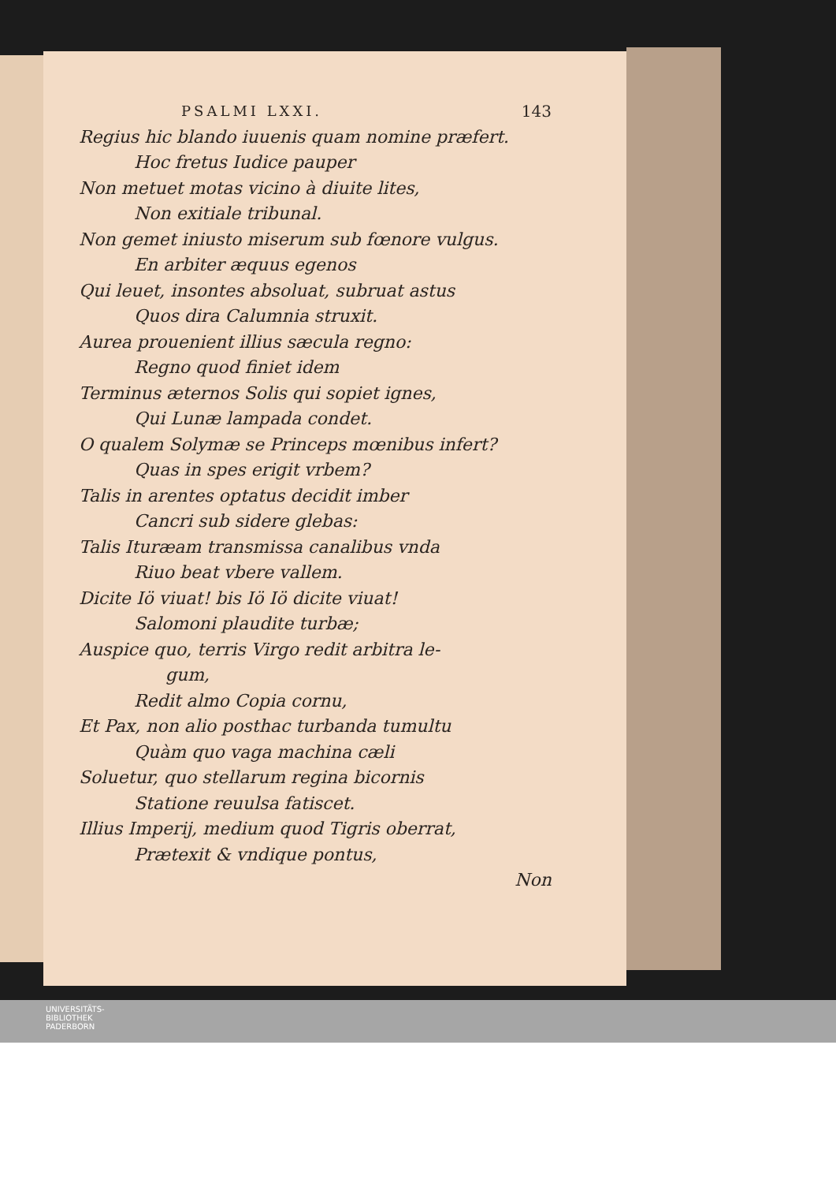PSALMI LXXI. 143
Regius hic blando iuuenis quam nomine præfert.
Hoc fretus Iudice pauper
Non metuet motas vicino à diuite lites,
Non exitiale tribunal.
Non gemet iniusto miserum sub fœnore vulgus.
En arbiter æquus egenos
Qui leuet, insontes absoluat, subruat astus
Quos dira Calumnia struxit.
Aurea prouenient illius sæcula regno:
Regno quod finiet idem
Terminus æternos Solis qui sopiet ignes,
Qui Lunæ lampada condet.
O qualem Solymæ se Princeps mœnibus infert?
Quas in spes erigit vrbem?
Talis in arentes optatus decidit imber
Cancri sub sidere glebas:
Talis Ituræam transmissa canalibus vnda
Riuo beat vbere vallem.
Dicite Iö viuat! bis Iö Iö dicite viuat!
Salomoni plaudite turbæ;
Auspice quo, terris Virgo redit arbitra le-
gum,
Redit almo Copia cornu,
Et Pax, non alio posthac turbanda tumultu
Quàm quo vaga machina cæli
Soluetur, quo stellarum regina bicornis
Statione reuulsa fatiscet.
Illius Imperij, medium quod Tigris oberrat,
Prætexit & vndique pontus,
Non
UNIVERSITÄTS-
BIBLIOTHEK
PADERBORN